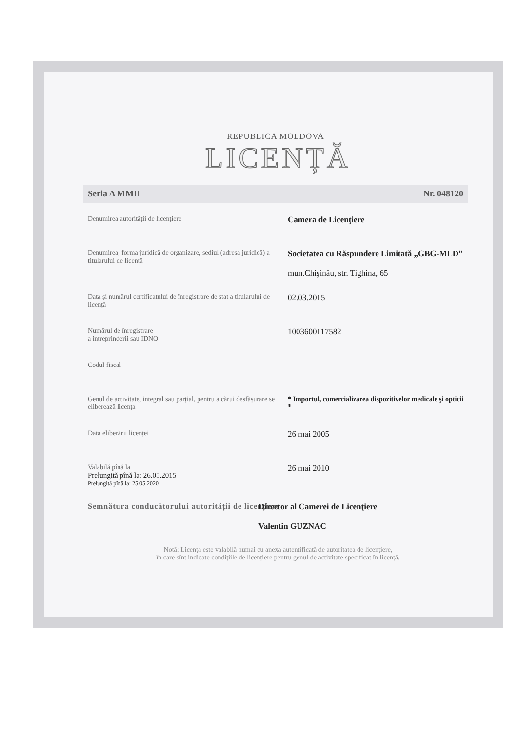REPUBLICA MOLDOVA
LICENȚĂ
Seria A MMII Nr. 048120
Denumirea autorității de licențiere
Camera de Licenţiere
Denumirea, forma juridică de organizare, sediul (adresa juridică) a titularului de licență
Societatea cu Răspundere Limitată „GBG-MLD”
mun.Chişinău, str. Tighina, 65
Data și numărul certificatului de înregistrare de stat a titularului de licență
02.03.2015
Numărul de înregistrare
a intreprinderii sau IDNO
1003600117582
Codul fiscal
Genul de activitate, integral sau parțial, pentru a cărui desfășurare se eliberează licența
* Importul, comercializarea dispozitivelor medicale şi opticii *
Data eliberării licenței
26 mai 2005
Valabilă pînă la
Prelungită pînă la: 26.05.2015
Prelungită pînă la: 25.05.2020
26 mai 2010
Semnătura conducătorului autorității de licențiere
Director al Camerei de Licenţiere
Valentin GUZNAC
Notă: Licența este valabilă numai cu anexa autentificată de autoritatea de licențiere,
în care sînt indicate condițiile de licențiere pentru genul de activitate specificat în licență.